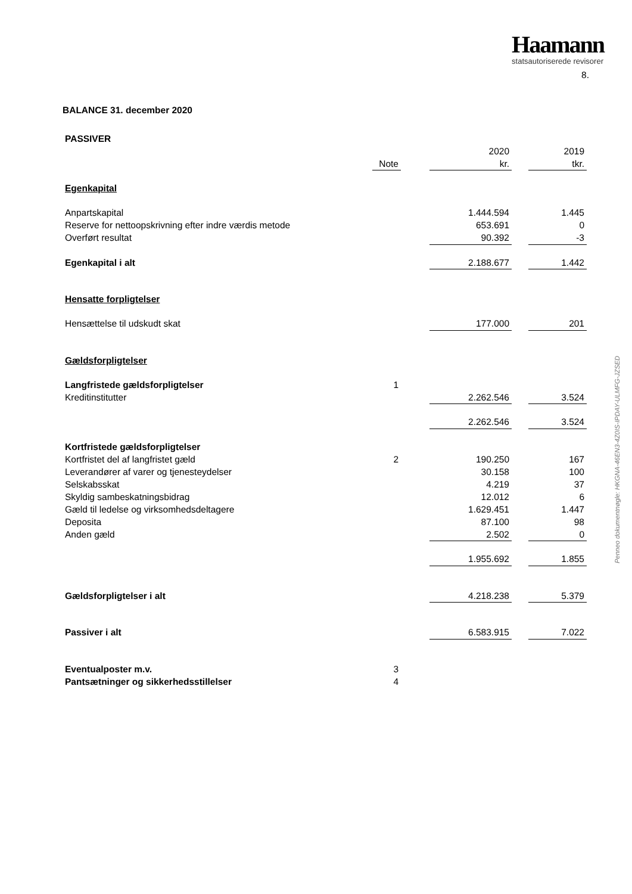Haamann
statsautoriserede revisorer
8.
Penneo dokumentnøgle: HKGNA-46EN3-4Z0IS-IPDAY-ULMFG-JZSED
BALANCE 31. december 2020
| PASSIVER | | | | | |
| | | | 2020 | | 2019 |
| | Note | | kr. | | tkr. |
| Egenkapital | | | | | |
| Anpartskapital | | | 1.444.594 | | 1.445 |
| Reserve for nettoopskrivning efter indre værdis metode | | | 653.691 | | 0 |
| Overført resultat | | | 90.392 | | -3 |
| Egenkapital i alt | | | 2.188.677 | | 1.442 |
| Hensatte forpligtelser | | | | | |
| Hensættelse til udskudt skat | | | 177.000 | | 201 |
| Gældsforpligtelser | | | | | |
| Langfristede gældsforpligtelser | 1 | | | | |
| Kreditinstitutter | | | 2.262.546 | | 3.524 |
| | | | 2.262.546 | | 3.524 |
| Kortfristede gældsforpligtelser | | | | | |
| Kortfristet del af langfristet gæld | 2 | | 190.250 | | 167 |
| Leverandører af varer og tjenesteydelser | | | 30.158 | | 100 |
| Selskabsskat | | | 4.219 | | 37 |
| Skyldig sambeskatningsbidrag | | | 12.012 | | 6 |
| Gæld til ledelse og virksomhedsdeltagere | | | 1.629.451 | | 1.447 |
| Deposita | | | 87.100 | | 98 |
| Anden gæld | | | 2.502 | | 0 |
| | | | 1.955.692 | | 1.855 |
| Gældsforpligtelser i alt | | | 4.218.238 | | 5.379 |
| Passiver i alt | | | 6.583.915 | | 7.022 |
| Eventualposter m.v. | 3 | | | | |
| Pantsætninger og sikkerhedsstillelser | 4 | | | | |